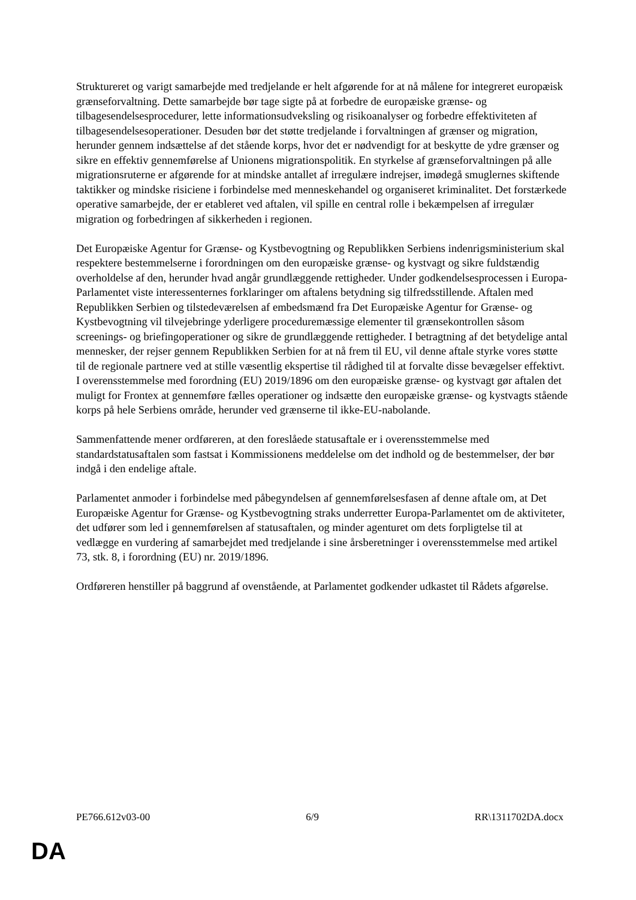Struktureret og varigt samarbejde med tredjelande er helt afgørende for at nå målene for integreret europæisk grænseforvaltning. Dette samarbejde bør tage sigte på at forbedre de europæiske grænse- og tilbagesendelsesprocedurer, lette informationsudveksling og risikoanalyser og forbedre effektiviteten af tilbagesendelsesoperationer. Desuden bør det støtte tredjelande i forvaltningen af grænser og migration, herunder gennem indsættelse af det stående korps, hvor det er nødvendigt for at beskytte de ydre grænser og sikre en effektiv gennemførelse af Unionens migrationspolitik. En styrkelse af grænseforvaltningen på alle migrationsruterne er afgørende for at mindske antallet af irregulære indrejser, imødegå smuglernes skiftende taktikker og mindske risiciene i forbindelse med menneskehandel og organiseret kriminalitet. Det forstærkede operative samarbejde, der er etableret ved aftalen, vil spille en central rolle i bekæmpelsen af irregulær migration og forbedringen af sikkerheden i regionen.
Det Europæiske Agentur for Grænse- og Kystbevogtning og Republikken Serbiens indenrigsministerium skal respektere bestemmelserne i forordningen om den europæiske grænse- og kystvagt og sikre fuldstændig overholdelse af den, herunder hvad angår grundlæggende rettigheder. Under godkendelsesprocessen i Europa-Parlamentet viste interessenternes forklaringer om aftalens betydning sig tilfredsstillende. Aftalen med Republikken Serbien og tilstedeværelsen af embedsmænd fra Det Europæiske Agentur for Grænse- og Kystbevogtning vil tilvejebringe yderligere proceduremæssige elementer til grænsekontrollen såsom screenings- og briefingoperationer og sikre de grundlæggende rettigheder. I betragtning af det betydelige antal mennesker, der rejser gennem Republikken Serbien for at nå frem til EU, vil denne aftale styrke vores støtte til de regionale partnere ved at stille væsentlig ekspertise til rådighed til at forvalte disse bevægelser effektivt. I overensstemmelse med forordning (EU) 2019/1896 om den europæiske grænse- og kystvagt gør aftalen det muligt for Frontex at gennemføre fælles operationer og indsætte den europæiske grænse- og kystvagts stående korps på hele Serbiens område, herunder ved grænserne til ikke-EU-nabolande.
Sammenfattende mener ordføreren, at den foreslåede statusaftale er i overensstemmelse med standardstatusaftalen som fastsat i Kommissionens meddelelse om det indhold og de bestemmelser, der bør indgå i den endelige aftale.
Parlamentet anmoder i forbindelse med påbegyndelsen af gennemførelsesfasen af denne aftale om, at Det Europæiske Agentur for Grænse- og Kystbevogtning straks underretter Europa-Parlamentet om de aktiviteter, det udfører som led i gennemførelsen af statusaftalen, og minder agenturet om dets forpligtelse til at vedlægge en vurdering af samarbejdet med tredjelande i sine årsberetninger i overensstemmelse med artikel 73, stk. 8, i forordning (EU) nr. 2019/1896.
Ordføreren henstiller på baggrund af ovenstående, at Parlamentet godkender udkastet til Rådets afgørelse.
PE766.612v03-00 6/9 RR\1311702DA.docx
DA